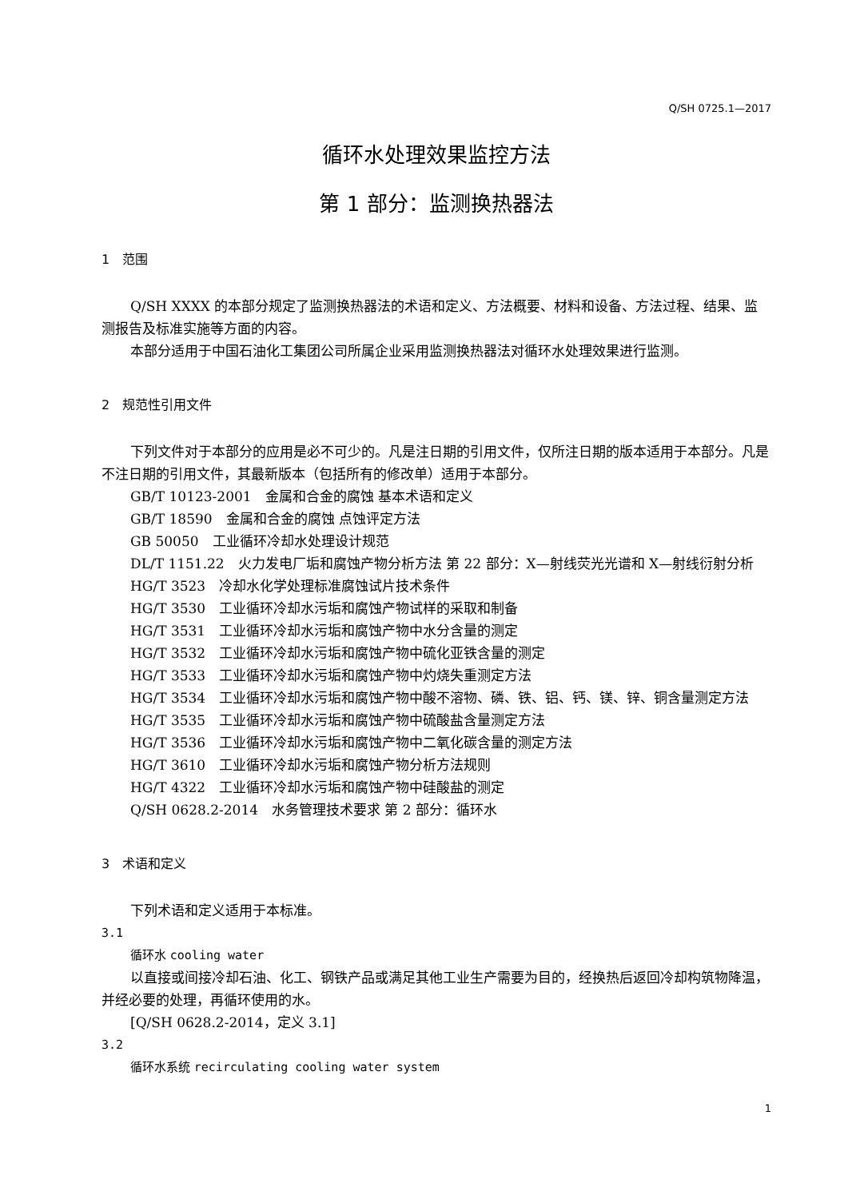Q/SH 0725.1—2017
循环水处理效果监控方法
第 1 部分：监测换热器法
1　范围
Q/SH XXXX 的本部分规定了监测换热器法的术语和定义、方法概要、材料和设备、方法过程、结果、监测报告及标准实施等方面的内容。
本部分适用于中国石油化工集团公司所属企业采用监测换热器法对循环水处理效果进行监测。
2　规范性引用文件
下列文件对于本部分的应用是必不可少的。凡是注日期的引用文件，仅所注日期的版本适用于本部分。凡是不注日期的引用文件，其最新版本（包括所有的修改单）适用于本部分。
GB/T 10123-2001　金属和合金的腐蚀 基本术语和定义
GB/T 18590　金属和合金的腐蚀 点蚀评定方法
GB 50050　工业循环冷却水处理设计规范
DL/T 1151.22　火力发电厂垢和腐蚀产物分析方法 第 22 部分：X—射线荧光光谱和 X—射线衍射分析
HG/T 3523　冷却水化学处理标准腐蚀试片技术条件
HG/T 3530　工业循环冷却水污垢和腐蚀产物试样的采取和制备
HG/T 3531　工业循环冷却水污垢和腐蚀产物中水分含量的测定
HG/T 3532　工业循环冷却水污垢和腐蚀产物中硫化亚铁含量的测定
HG/T 3533　工业循环冷却水污垢和腐蚀产物中灼烧失重测定方法
HG/T 3534　工业循环冷却水污垢和腐蚀产物中酸不溶物、磷、铁、铝、钙、镁、锌、铜含量测定方法
HG/T 3535　工业循环冷却水污垢和腐蚀产物中硫酸盐含量测定方法
HG/T 3536　工业循环冷却水污垢和腐蚀产物中二氧化碳含量的测定方法
HG/T 3610　工业循环冷却水污垢和腐蚀产物分析方法规则
HG/T 4322　工业循环冷却水污垢和腐蚀产物中硅酸盐的测定
Q/SH 0628.2-2014　水务管理技术要求 第 2 部分：循环水
3　术语和定义
下列术语和定义适用于本标准。
3.1
循环水 cooling water
以直接或间接冷却石油、化工、钢铁产品或满足其他工业生产需要为目的，经换热后返回冷却构筑物降温，并经必要的处理，再循环使用的水。
[Q/SH 0628.2-2014，定义 3.1]
3.2
循环水系统 recirculating cooling water system
1